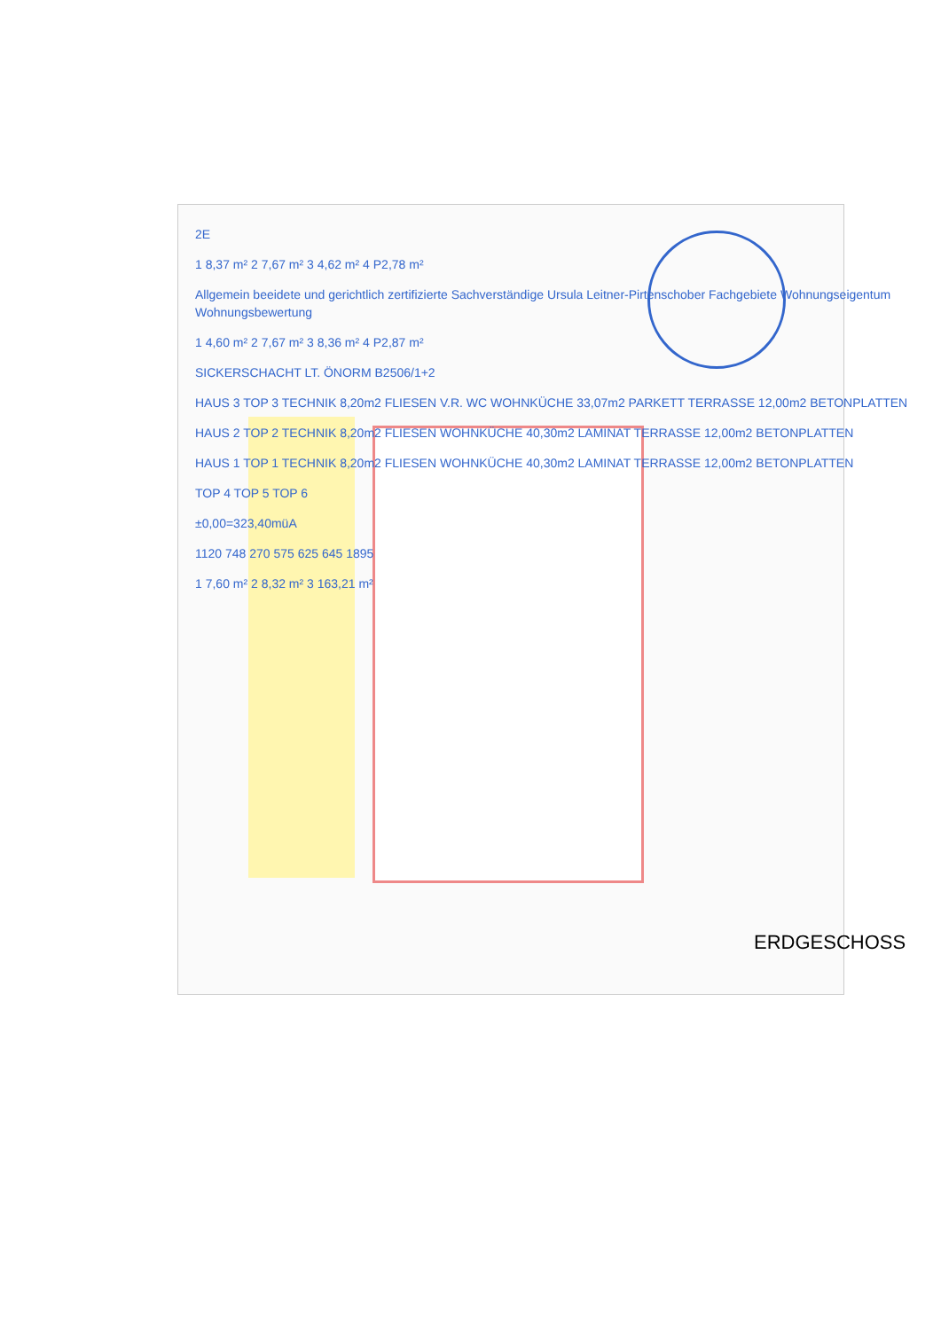2E
1 8,37 m² 2 7,67 m² 3 4,62 m² 4 P2,78 m²
Allgemein beeidete und gerichtlich zertifizierte Sachverständige Ursula Leitner-Pirtenschober Fachgebiete Wohnungseigentum Wohnungsbewertung
1 4,60 m² 2 7,67 m² 3 8,36 m² 4 P2,87 m²
SICKERSCHACHT LT. ÖNORM B2506/1+2
HAUS 3 TOP 3 TECHNIK 8,20m2 FLIESEN V.R. WC WOHNKÜCHE 33,07m2 PARKETT TERRASSE 12,00m2 BETONPLATTEN
HAUS 2 TOP 2 TECHNIK 8,20m2 FLIESEN WOHNKÜCHE 40,30m2 LAMINAT TERRASSE 12,00m2 BETONPLATTEN
HAUS 1 TOP 1 TECHNIK 8,20m2 FLIESEN WOHNKÜCHE 40,30m2 LAMINAT TERRASSE 12,00m2 BETONPLATTEN
TOP 4 TOP 5 TOP 6
±0,00=323,40müA
1120 748 270 575 625 645 1895
1 7,60 m² 2 8,32 m² 3 163,21 m²
ERDGESCHOSS